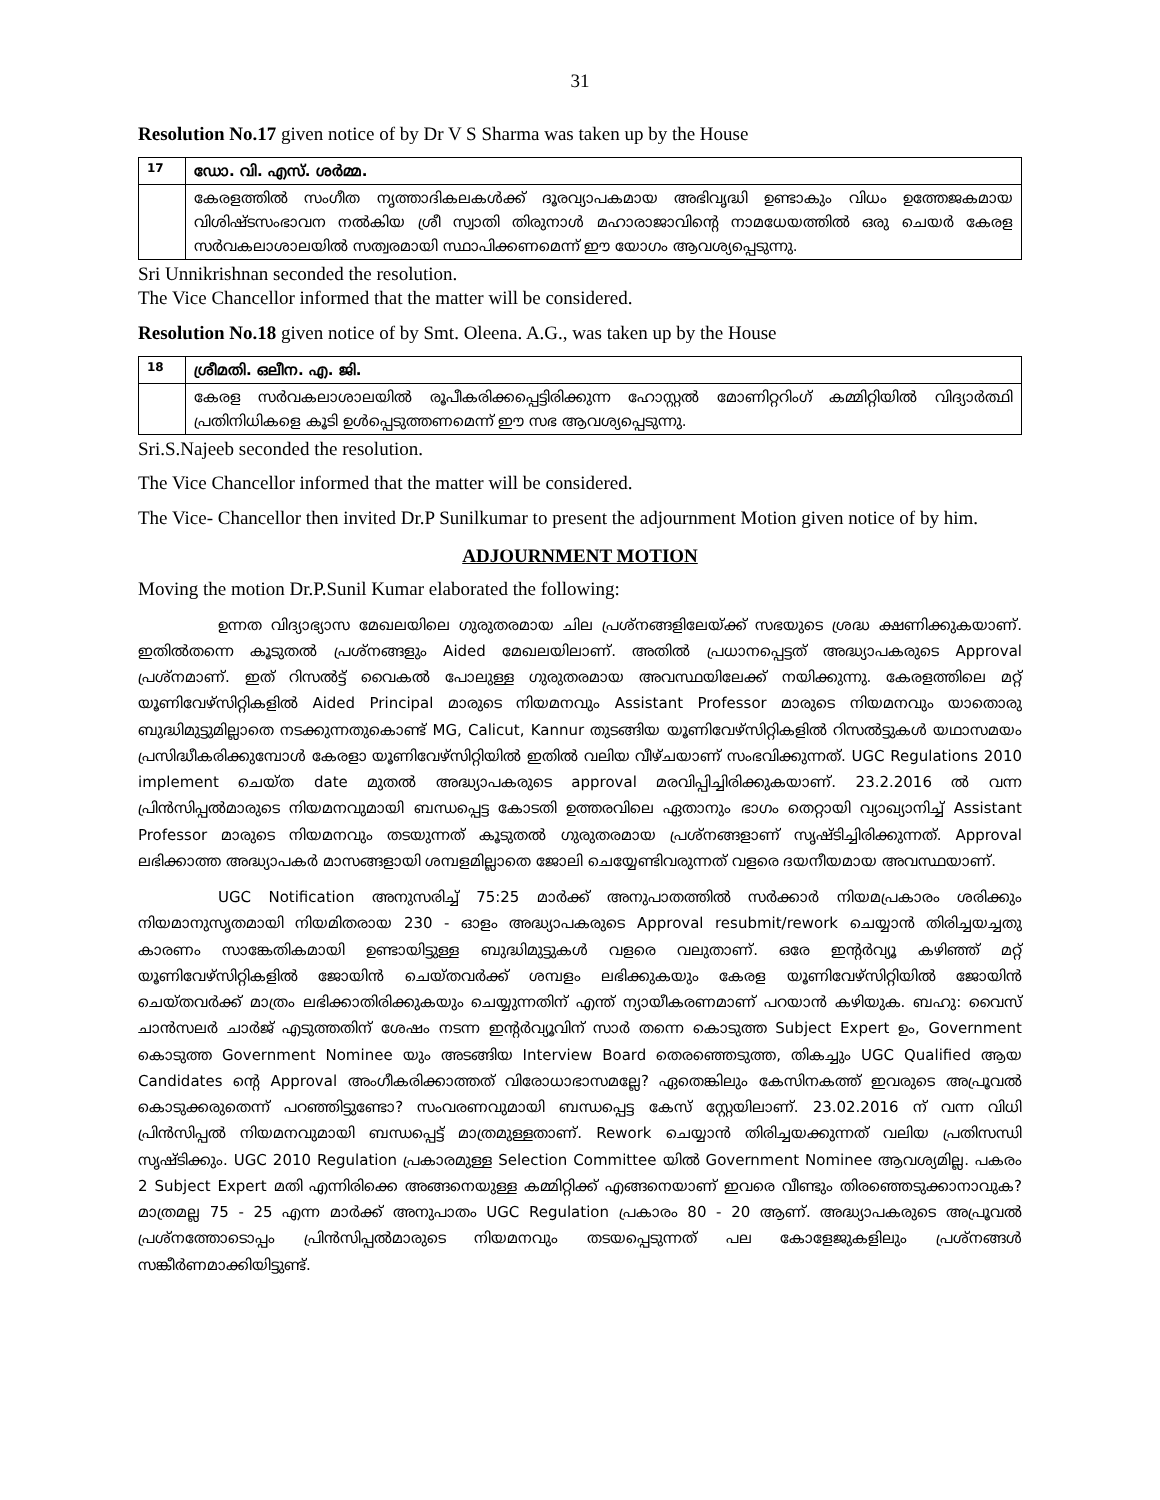31
Resolution No.17 given notice of by Dr V S Sharma was taken up by the House
| 17 | ഡോ. വി. എസ്. ശർമ്മ. |
| | കേരളത്തിൽ സംഗീത നൃത്താദികലകൾക്ക് ദൂരവ്യാപകമായ അഭിവൃദ്ധി ഉണ്ടാകും വിധം ഉത്തേജകമായ വിശിഷ്ടസംഭാവന നൽകിയ ശ്രീ സ്വാതി തിരുനാൾ മഹാരാജാവിന്റെ നാമധേയത്തിൽ ഒരു ചെയർ കേരള സർവകലാശാലയിൽ സത്വരമായി സ്ഥാപിക്കണമെന്ന് ഈ യോഗം ആവശ്യപ്പെടുന്നു. |
Sri Unnikrishnan seconded the resolution.
The Vice Chancellor informed that the matter will be considered.
Resolution No.18 given notice of by Smt. Oleena. A.G., was taken up by the House
| 18 | ശ്രീമതി. ഒലീന. എ. ജി. |
| | കേരള സർവകലാശാലയിൽ രൂപീകരിക്കപ്പെട്ടിരിക്കുന്ന ഹോസ്റ്റൽ മോണിറ്ററിംഗ് കമ്മിറ്റിയിൽ വിദ്യാർത്ഥി പ്രതിനിധികളെ കൂടി ഉൾപ്പെടുത്തണമെന്ന് ഈ സഭ ആവശ്യപ്പെടുന്നു. |
Sri.S.Najeeb seconded the resolution.
The Vice Chancellor informed that the matter will be considered.
The Vice- Chancellor then invited Dr.P Sunilkumar to present the adjournment Motion given notice of by him.
ADJOURNMENT MOTION
Moving the motion Dr.P.Sunil Kumar elaborated the following:
ഉന്നത വിദ്യാഭ്യാസ മേഖലയിലെ ഗുരുതരമായ ചില പ്രശ്നങ്ങളിലേയ്ക്ക് സഭയുടെ ശ്രദ്ധ ക്ഷണിക്കുകയാണ്. ഇതിൽതന്നെ കൂടുതൽ പ്രശ്നങ്ങളും Aided മേഖലയിലാണ്. അതിൽ പ്രധാനപ്പെട്ടത് അദ്ധ്യാപകരുടെ Approval പ്രശ്നമാണ്. ഇത് റിസൽട്ട് വൈകൽ പോലുള്ള ഗുരുതരമായ അവസ്ഥയിലേക്ക് നയിക്കുന്നു. കേരളത്തിലെ മറ്റ് യൂണിവേഴ്സിറ്റികളിൽ Aided Principal മാരുടെ നിയമനവും Assistant Professor മാരുടെ നിയമനവും യാതൊരു ബുദ്ധിമുട്ടുമില്ലാതെ നടക്കുന്നതുകൊണ്ട് MG, Calicut, Kannur തുടങ്ങിയ യൂണിവേഴ്സിറ്റികളിൽ റിസൽട്ടുകൾ യഥാസമയം പ്രസിദ്ധീകരിക്കുമ്പോൾ കേരളാ യൂണിവേഴ്സിറ്റിയിൽ ഇതിൽ വലിയ വീഴ്ചയാണ് സംഭവിക്കുന്നത്. UGC Regulations 2010 implement ചെയ്ത date മുതൽ അദ്ധ്യാപകരുടെ approval മരവിപ്പിച്ചിരിക്കുകയാണ്. 23.2.2016 ൽ വന്ന പ്രിൻസിപ്പൽമാരുടെ നിയമനവുമായി ബന്ധപ്പെട്ട കോടതി ഉത്തരവിലെ ഏതാനും ഭാഗം തെറ്റായി വ്യാഖ്യാനിച്ച് Assistant Professor മാരുടെ നിയമനവും തടയുന്നത് കൂടുതൽ ഗുരുതരമായ പ്രശ്നങ്ങളാണ് സൃഷ്ടിച്ചിരിക്കുന്നത്. Approval ലഭിക്കാത്ത അദ്ധ്യാപകർ മാസങ്ങളായി ശമ്പളമില്ലാതെ ജോലി ചെയ്യേണ്ടിവരുന്നത് വളരെ ദയനീയമായ അവസ്ഥയാണ്.
UGC Notification അനുസരിച്ച് 75:25 മാർക്ക് അനുപാതത്തിൽ സർക്കാർ നിയമപ്രകാരം ശരിക്കും നിയമാനുസൃതമായി നിയമിതരായ 230 - ഓളം അദ്ധ്യാപകരുടെ Approval resubmit/rework ചെയ്യാൻ തിരിച്ചയച്ചതു കാരണം സാങ്കേതികമായി ഉണ്ടായിട്ടുള്ള ബുദ്ധിമുട്ടുകൾ വളരെ വലുതാണ്. ഒരേ ഇന്റർവ്യൂ കഴിഞ്ഞ് മറ്റ് യൂണിവേഴ്സിറ്റികളിൽ ജോയിൻ ചെയ്തവർക്ക് ശമ്പളം ലഭിക്കുകയും കേരള യൂണിവേഴ്സിറ്റിയിൽ ജോയിൻ ചെയ്തവർക്ക് മാത്രം ലഭിക്കാതിരിക്കുകയും ചെയ്യുന്നതിന് എന്ത് ന്യായീകരണമാണ് പറയാൻ കഴിയുക. ബഹു: വൈസ് ചാൻസലർ ചാർജ് എടുത്തതിന് ശേഷം നടന്ന ഇന്റർവ്യൂവിന് സാർ തന്നെ കൊടുത്ത Subject Expert ഉം, Government കൊടുത്ത Government Nominee യും അടങ്ങിയ Interview Board തെരഞ്ഞെടുത്ത, തികച്ചും UGC Qualified ആയ Candidates ന്റെ Approval അംഗീകരിക്കാത്തത് വിരോധാഭാസമല്ലേ? ഏതെങ്കിലും കേസിനകത്ത് ഇവരുടെ അപ്രൂവൽ കൊടുക്കരുതെന്ന് പറഞ്ഞിട്ടുണ്ടോ? സംവരണവുമായി ബന്ധപ്പെട്ട കേസ് സ്റ്റേയിലാണ്. 23.02.2016 ന് വന്ന വിധി പ്രിൻസിപ്പൽ നിയമനവുമായി ബന്ധപ്പെട്ട് മാത്രമുള്ളതാണ്. Rework ചെയ്യാൻ തിരിച്ചയക്കുന്നത് വലിയ പ്രതിസന്ധി സൃഷ്ടിക്കും. UGC 2010 Regulation പ്രകാരമുള്ള Selection Committee യിൽ Government Nominee ആവശ്യമില്ല. പകരം 2 Subject Expert മതി എന്നിരിക്കെ അങ്ങനെയുള്ള കമ്മിറ്റിക്ക് എങ്ങനെയാണ് ഇവരെ വീണ്ടും തിരഞ്ഞെടുക്കാനാവുക? മാത്രമല്ല 75 - 25 എന്ന മാർക്ക് അനുപാതം UGC Regulation പ്രകാരം 80 - 20 ആണ്. അദ്ധ്യാപകരുടെ അപ്രൂവൽ പ്രശ്നത്തോടൊപ്പം പ്രിൻസിപ്പൽമാരുടെ നിയമനവും തടയപ്പെടുന്നത് പല കോളേജുകളിലും പ്രശ്നങ്ങൾ സങ്കീർണമാക്കിയിട്ടുണ്ട്.